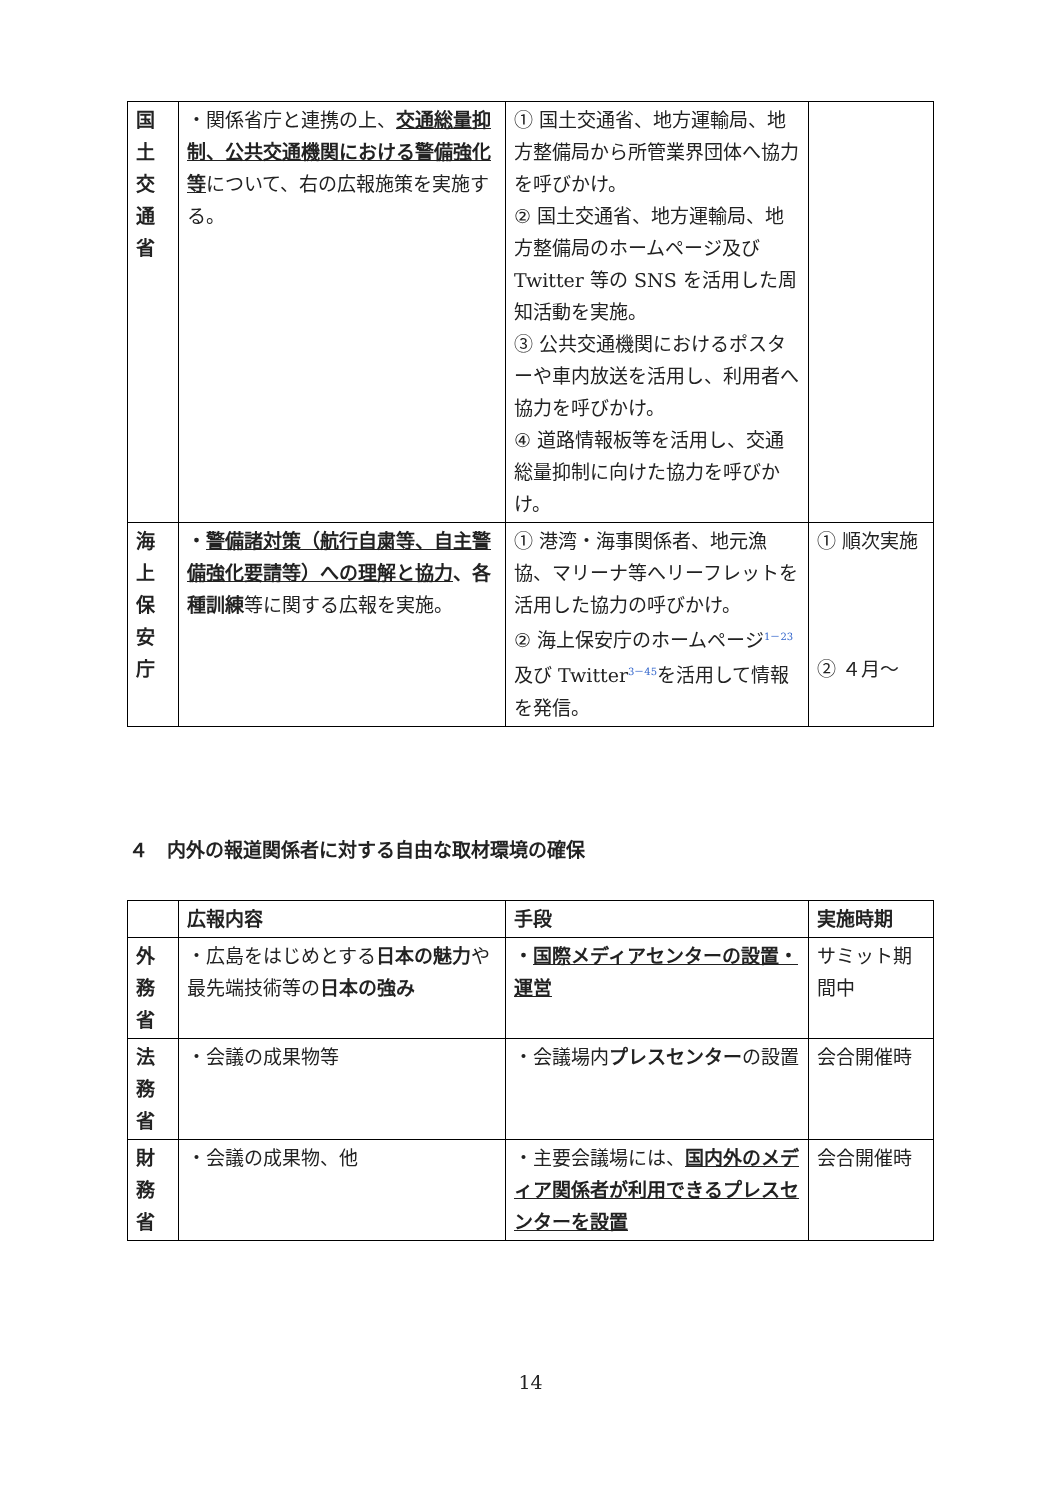| 国 土 交 通 省 | ・関係省庁と連携の上、 交通総量抑制、公共交通機関における警備強化等 について、右の広報施策を実施する。 | ① 国土交通省、地方運輸局、地方整備局から所管業界団体へ協力を呼びかけ。 ② 国土交通省、地方運輸局、地方整備局のホームページ及び Twitter 等の SNS を活用した周知活動を実施。 ③ 公共交通機関におけるポスターや車内放送を活用し、利用者へ協力を呼びかけ。 ④ 道路情報板等を活用し、交通総量抑制に向けた協力を呼びかけ。 | |
| 海 上 保 安 庁 | ・ 警備諸対策（航行自粛等、自主警備強化要請等）への理解と協力 、各種訓練 等に関する広報を実施。 | ① 港湾・海事関係者、地元漁協、マリーナ等へリーフレットを活用した協力の呼びかけ。 ② 海上保安庁のホームページ<sup>1－23</sup>及び Twitter<sup>3－45</sup>を活用して情報を発信。 | ① 順次実施 ② ４月～ |
４　内外の報道関係者に対する自由な取材環境の確保
| | 広報内容 | 手段 | 実施時期 |
| --- | --- | --- | --- |
| 外 務 省 | ・広島をはじめとする 日本の魅力 や最先端技術等の 日本の強み | ・ 国際メディアセンターの設置・運営 | サミット期間中 |
| 法 務 省 | ・会議の成果物等 | ・会議場内 プレスセンター の設置 | 会合開催時 |
| 財 務 省 | ・会議の成果物、他 | ・主要会議場には、 国内外のメディア関係者が利用できるプレスセンターを設置 | 会合開催時 |
14